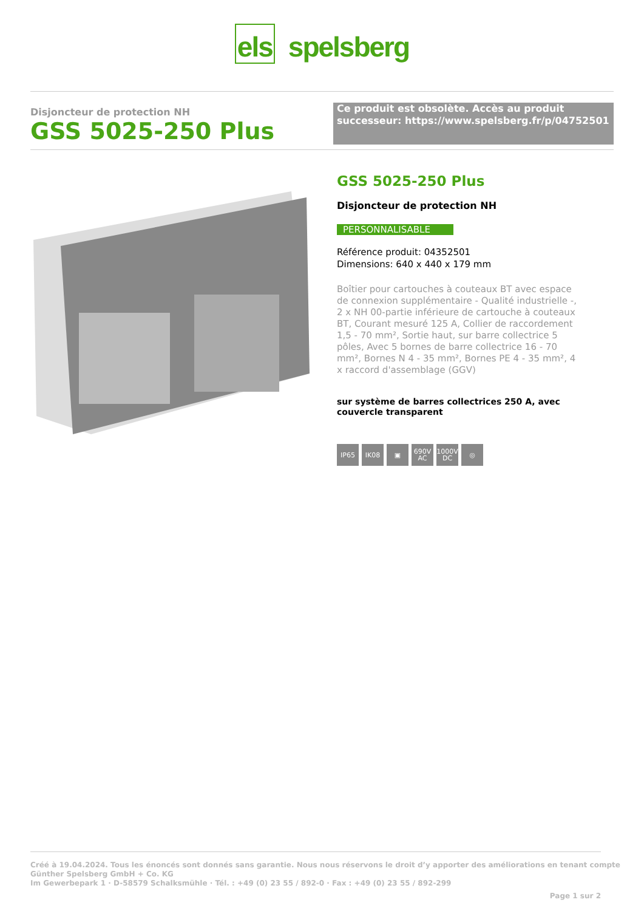els spelsberg
Disjoncteur de protection NH
GSS 5025-250 Plus
Ce produit est obsolète. Accès au produit successeur: https://www.spelsberg.fr/p/04752501
GSS 5025-250 Plus
Disjoncteur de protection NH
PERSONNALISABLE
Référence produit: 04352501
Dimensions: 640 x 440 x 179 mm
Boîtier pour cartouches à couteaux BT avec espace de connexion supplémentaire - Qualité industrielle -, 2 x NH 00-partie inférieure de cartouche à couteaux BT, Courant mesuré 125 A, Collier de raccordement 1,5 - 70 mm², Sortie haut, sur barre collectrice 5 pôles, Avec 5 bornes de barre collectrice 16 - 70 mm², Bornes N 4 - 35 mm², Bornes PE 4 - 35 mm², 4 x raccord d'assemblage (GGV)
sur système de barres collectrices 250 A, avec couvercle transparent
IP65 IK08 ▣ 690V AC
1000V DC
◎
Créé à 19.04.2024. Tous les énoncés sont donnés sans garantie. Nous nous réservons le droit d’y apporter des améliorations en tenant compte
Günther Spelsberg GmbH + Co. KG
Im Gewerbepark 1 · D-58579 Schalksmühle · Tél. : +49 (0) 23 55 / 892-0 · Fax : +49 (0) 23 55 / 892-299
Page 1 sur 2